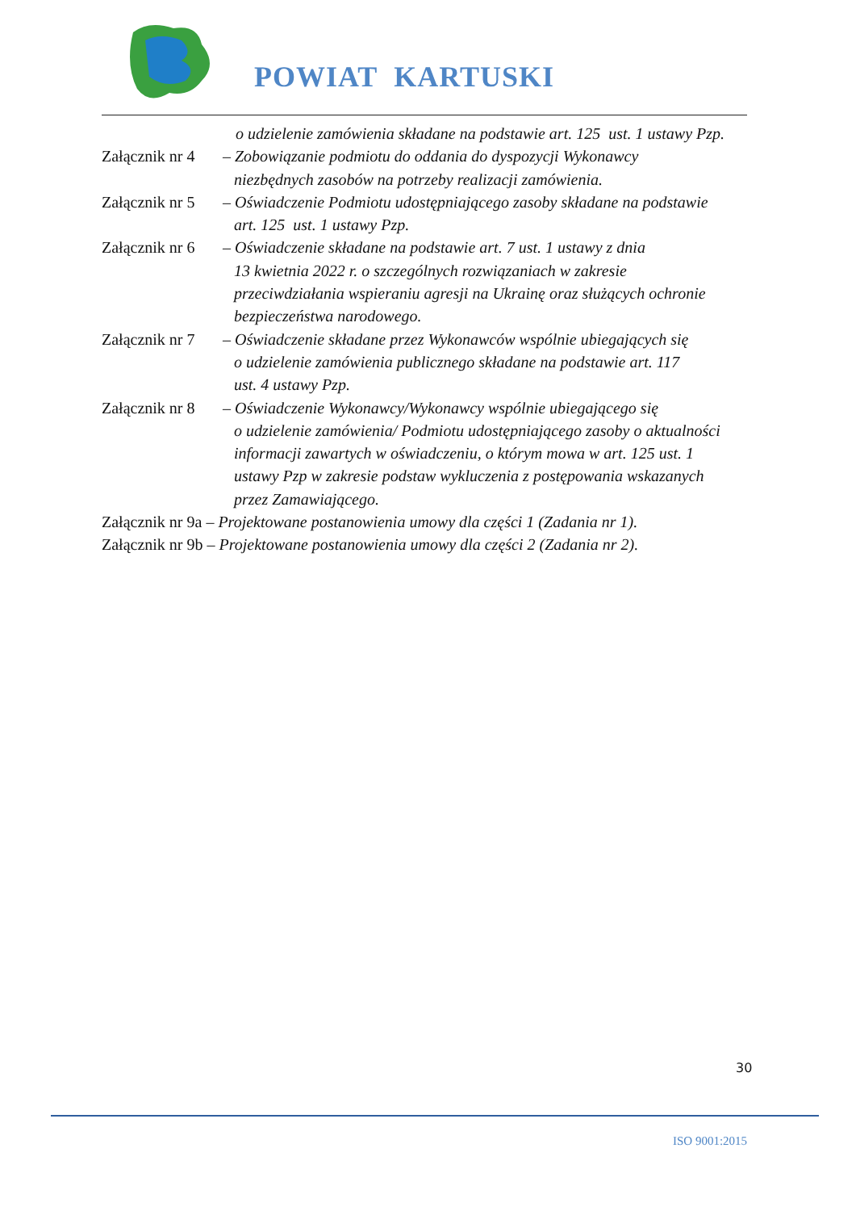POWIAT KARTUSKI
o udzielenie zamówienia składane na podstawie art. 125 ust. 1 ustawy Pzp.
Załącznik nr 4 – Zobowiązanie podmiotu do oddania do dyspozycji Wykonawcy
niezbędnych zasobów na potrzeby realizacji zamówienia.
Załącznik nr 5 – Oświadczenie Podmiotu udostępniającego zasoby składane na podstawie
art. 125 ust. 1 ustawy Pzp.
Załącznik nr 6 – Oświadczenie składane na podstawie art. 7 ust. 1 ustawy z dnia
13 kwietnia 2022 r. o szczególnych rozwiązaniach w zakresie
przeciwdziałania wspieraniu agresji na Ukrainę oraz służących ochronie
bezpieczeństwa narodowego.
Załącznik nr 7 – Oświadczenie składane przez Wykonawców wspólnie ubiegających się
o udzielenie zamówienia publicznego składane na podstawie art. 117
ust. 4 ustawy Pzp.
Załącznik nr 8 – Oświadczenie Wykonawcy/Wykonawcy wspólnie ubiegającego się
o udzielenie zamówienia/ Podmiotu udostępniającego zasoby o aktualności
informacji zawartych w oświadczeniu, o którym mowa w art. 125 ust. 1
ustawy Pzp w zakresie podstaw wykluczenia z postępowania wskazanych
przez Zamawiającego.
Załącznik nr 9a – Projektowane postanowienia umowy dla części 1 (Zadania nr 1).
Załącznik nr 9b – Projektowane postanowienia umowy dla części 2 (Zadania nr 2).
30
ISO 9001:2015